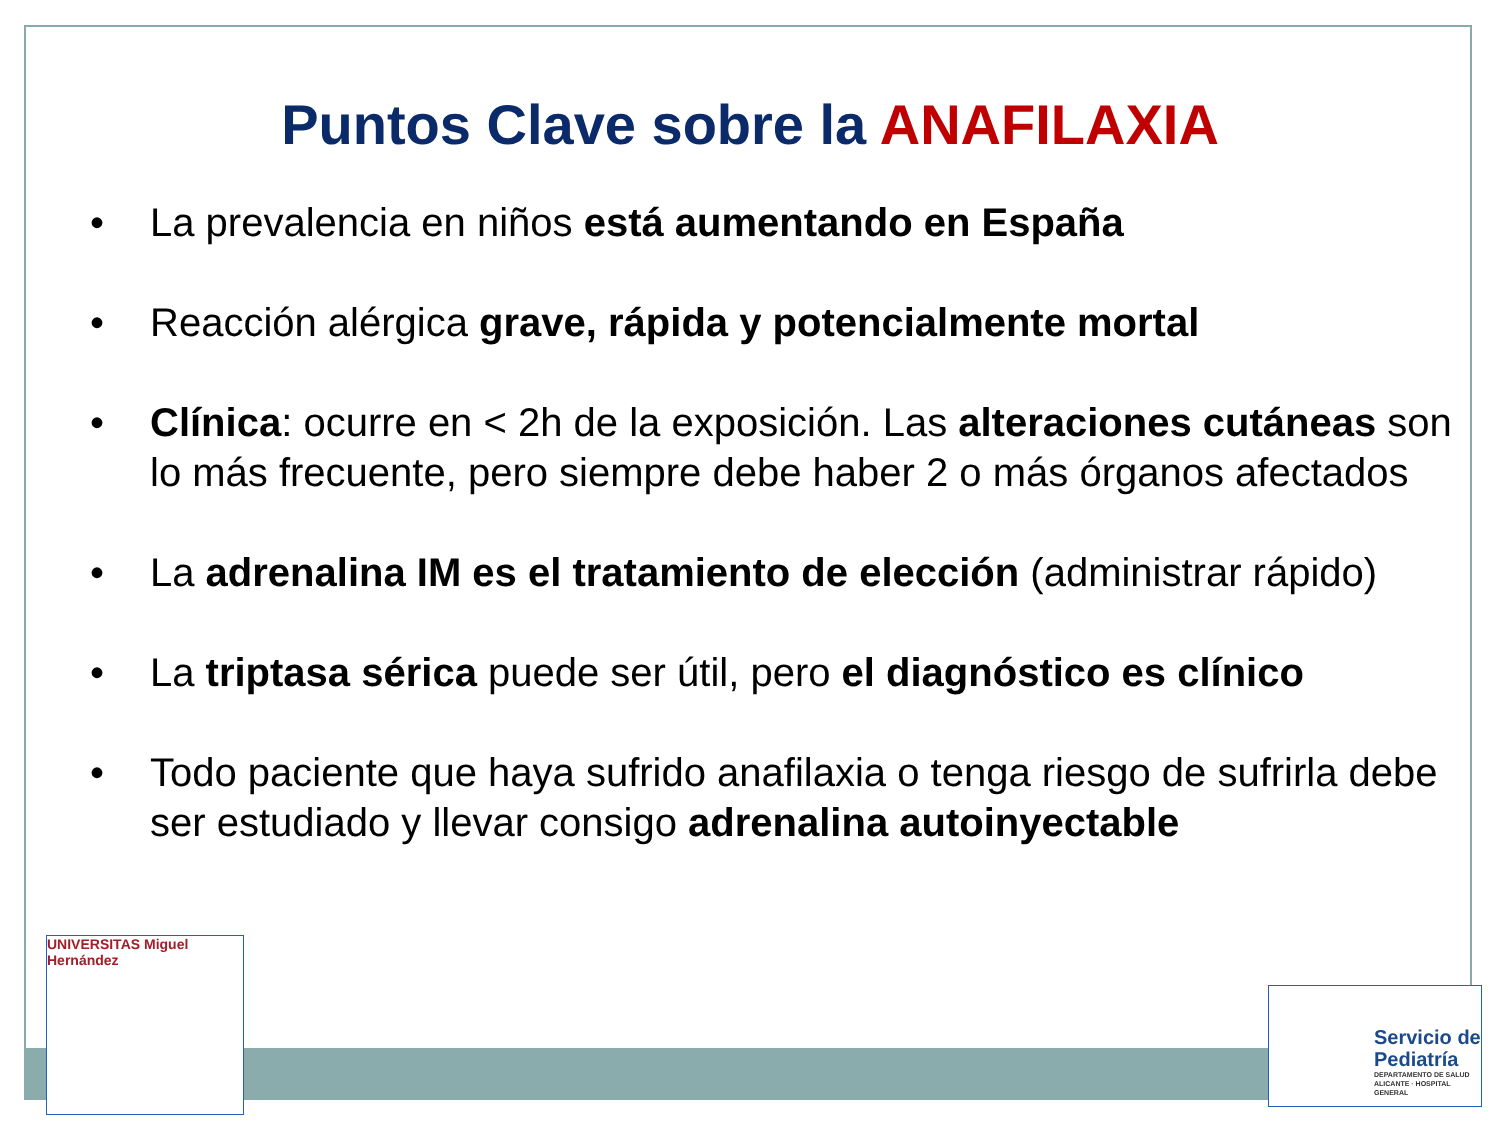Puntos Clave sobre la ANAFILAXIA
• La prevalencia en niños está aumentando en España
• Reacción alérgica grave, rápida y potencialmente mortal
• Clínica: ocurre en < 2h de la exposición. Las alteraciones cutáneas son lo más frecuente, pero siempre debe haber 2 o más órganos afectados
• La adrenalina IM es el tratamiento de elección (administrar rápido)
• La triptasa sérica puede ser útil, pero el diagnóstico es clínico
• Todo paciente que haya sufrido anafilaxia o tenga riesgo de sufrirla debe ser estudiado y llevar consigo adrenalina autoinyectable
UNIVERSITAS Miguel Hernández
Servicio de
Pediatría
DEPARTAMENTO DE SALUD
ALICANTE · HOSPITAL GENERAL